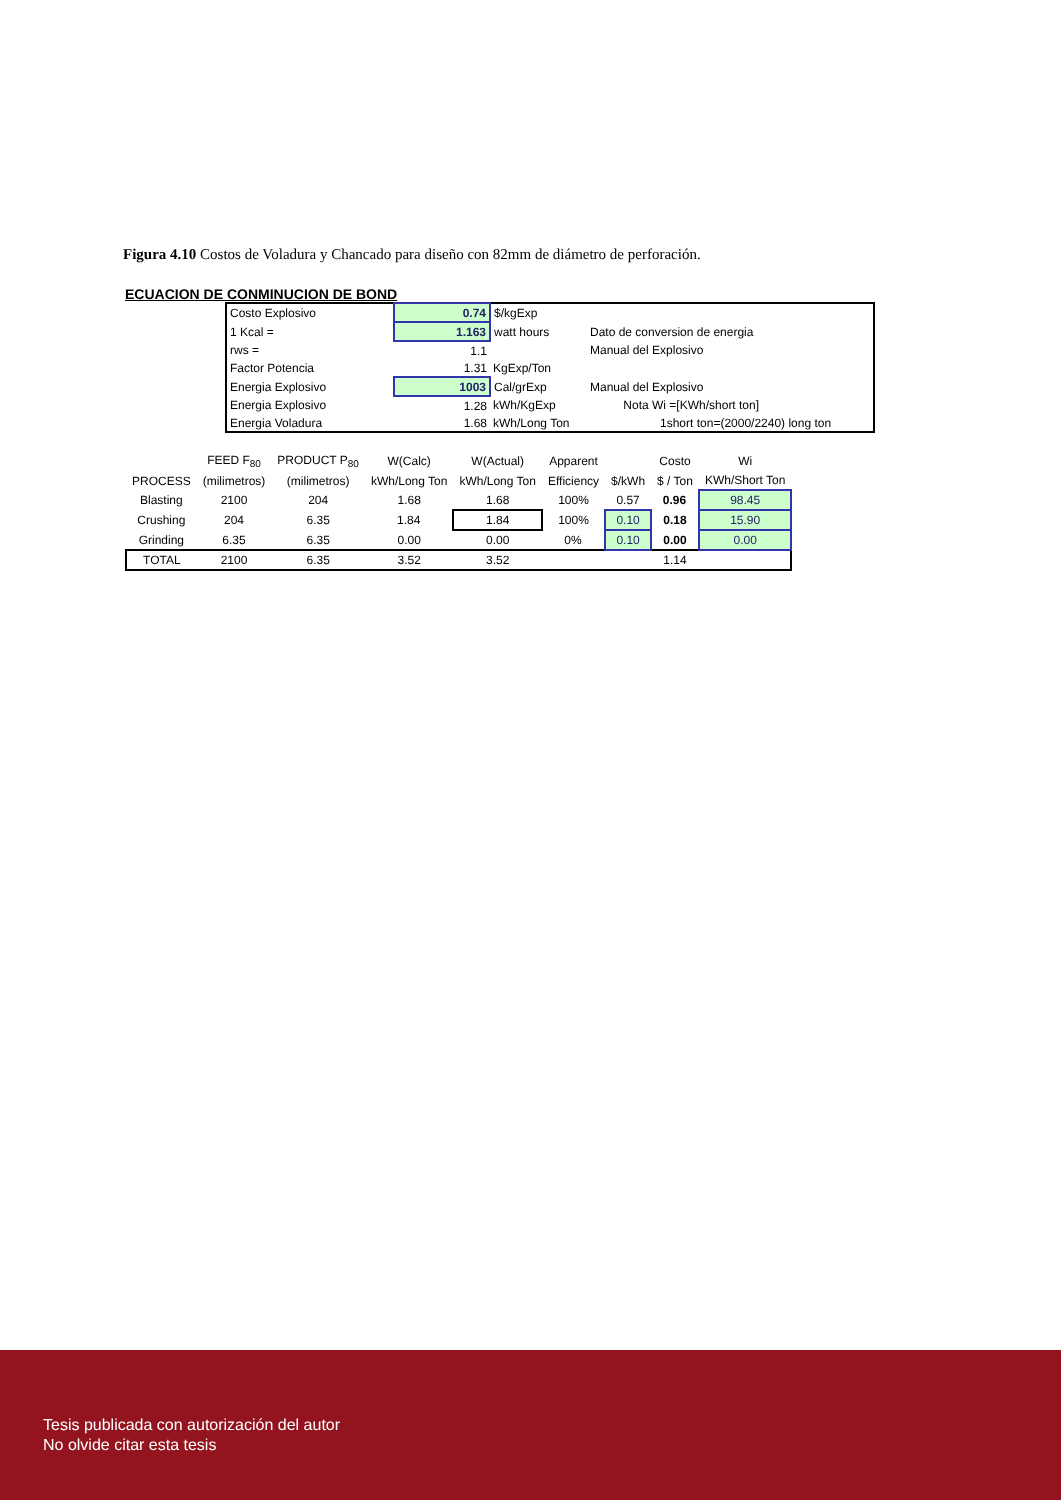Figura 4.10 Costos de Voladura y Chancado para diseño con 82mm de diámetro de perforación.
ECUACION DE CONMINUCION DE BOND
| Costo Explosivo | 0.74 | $/kgExp | |
| 1 Kcal = | 1.163 | watt hours | Dato de conversion de energia |
| rws = | 1.1 | | Manual del Explosivo |
| Factor Potencia | 1.31 | KgExp/Ton | |
| Energia Explosivo | 1003 | Cal/grExp | Manual del Explosivo |
| Energia Explosivo | 1.28 | kWh/KgExp | Nota Wi =[KWh/short ton] |
| Energia Voladura | 1.68 | kWh/Long Ton | 1short ton=(2000/2240) long ton |
| | FEED F<sub>80</sub> | PRODUCT P<sub>80</sub> | W(Calc) | W(Actual) | Apparent | | Costo | Wi |
| --- | --- | --- | --- | --- | --- | --- | --- | --- |
| PROCESS | (milimetros) | (milimetros) | kWh/Long Ton | kWh/Long Ton | Efficiency | $/kWh | $ / Ton | KWh/Short Ton |
| Blasting | 2100 | 204 | 1.68 | 1.68 | 100% | 0.57 | 0.96 | 98.45 |
| Crushing | 204 | 6.35 | 1.84 | 1.84 | 100% | 0.10 | 0.18 | 15.90 |
| Grinding | 6.35 | 6.35 | 0.00 | 0.00 | 0% | 0.10 | 0.00 | 0.00 |
| TOTAL | 2100 | 6.35 | 3.52 | 3.52 | | | 1.14 | |
Tesis publicada con autorización del autor
No olvide citar esta tesis